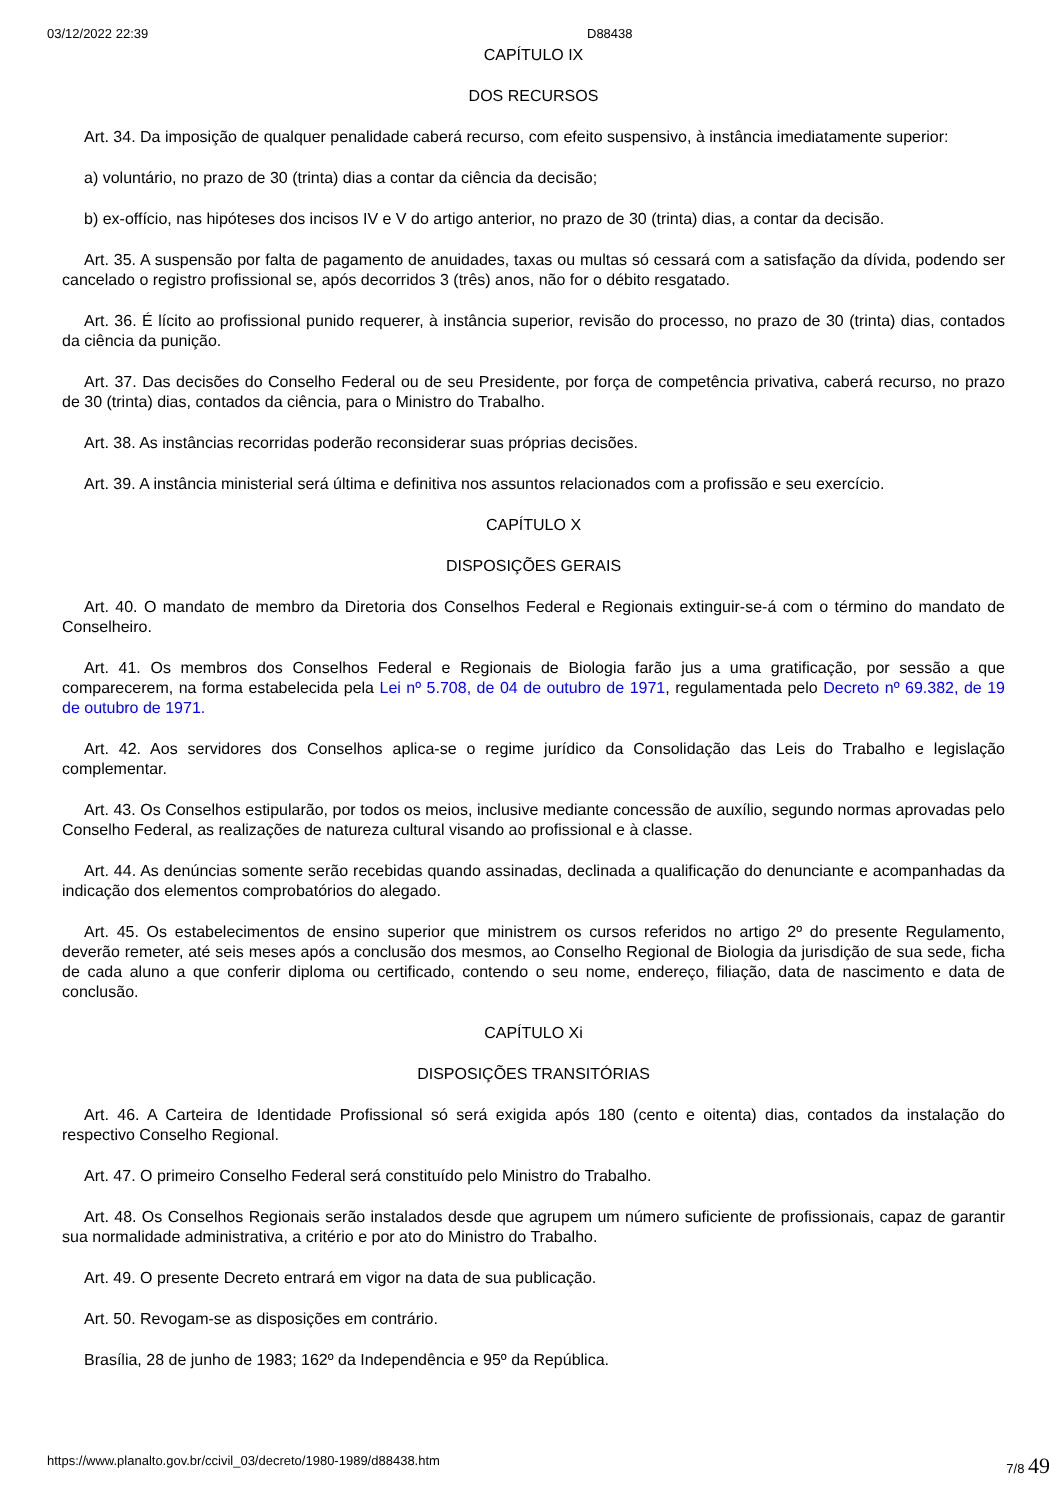03/12/2022 22:39 D88438
CAPÍTULO IX
DOS RECURSOS
Art. 34. Da imposição de qualquer penalidade caberá recurso, com efeito suspensivo, à instância imediatamente superior:
a) voluntário, no prazo de 30 (trinta) dias a contar da ciência da decisão;
b) ex-offício, nas hipóteses dos incisos IV e V do artigo anterior, no prazo de 30 (trinta) dias, a contar da decisão.
Art. 35. A suspensão por falta de pagamento de anuidades, taxas ou multas só cessará com a satisfação da dívida, podendo ser cancelado o registro profissional se, após decorridos 3 (três) anos, não for o débito resgatado.
Art. 36. É lícito ao profissional punido requerer, à instância superior, revisão do processo, no prazo de 30 (trinta) dias, contados da ciência da punição.
Art. 37. Das decisões do Conselho Federal ou de seu Presidente, por força de competência privativa, caberá recurso, no prazo de 30 (trinta) dias, contados da ciência, para o Ministro do Trabalho.
Art. 38. As instâncias recorridas poderão reconsiderar suas próprias decisões.
Art. 39. A instância ministerial será última e definitiva nos assuntos relacionados com a profissão e seu exercício.
CAPÍTULO X
DISPOSIÇÕES GERAIS
Art. 40. O mandato de membro da Diretoria dos Conselhos Federal e Regionais extinguir-se-á com o término do mandato de Conselheiro.
Art. 41. Os membros dos Conselhos Federal e Regionais de Biologia farão jus a uma gratificação, por sessão a que comparecerem, na forma estabelecida pela Lei nº 5.708, de 04 de outubro de 1971, regulamentada pelo Decreto nº 69.382, de 19 de outubro de 1971.
Art. 42. Aos servidores dos Conselhos aplica-se o regime jurídico da Consolidação das Leis do Trabalho e legislação complementar.
Art. 43. Os Conselhos estipularão, por todos os meios, inclusive mediante concessão de auxílio, segundo normas aprovadas pelo Conselho Federal, as realizações de natureza cultural visando ao profissional e à classe.
Art. 44. As denúncias somente serão recebidas quando assinadas, declinada a qualificação do denunciante e acompanhadas da indicação dos elementos comprobatórios do alegado.
Art. 45. Os estabelecimentos de ensino superior que ministrem os cursos referidos no artigo 2º do presente Regulamento, deverão remeter, até seis meses após a conclusão dos mesmos, ao Conselho Regional de Biologia da jurisdição de sua sede, ficha de cada aluno a que conferir diploma ou certificado, contendo o seu nome, endereço, filiação, data de nascimento e data de conclusão.
CAPÍTULO Xi
DISPOSIÇÕES TRANSITÓRIAS
Art. 46. A Carteira de Identidade Profissional só será exigida após 180 (cento e oitenta) dias, contados da instalação do respectivo Conselho Regional.
Art. 47. O primeiro Conselho Federal será constituído pelo Ministro do Trabalho.
Art. 48. Os Conselhos Regionais serão instalados desde que agrupem um número suficiente de profissionais, capaz de garantir sua normalidade administrativa, a critério e por ato do Ministro do Trabalho.
Art. 49. O presente Decreto entrará em vigor na data de sua publicação.
Art. 50. Revogam-se as disposições em contrário.
Brasília, 28 de junho de 1983; 162º da Independência e 95º da República.
https://www.planalto.gov.br/ccivil_03/decreto/1980-1989/d88438.htm 7/8 49